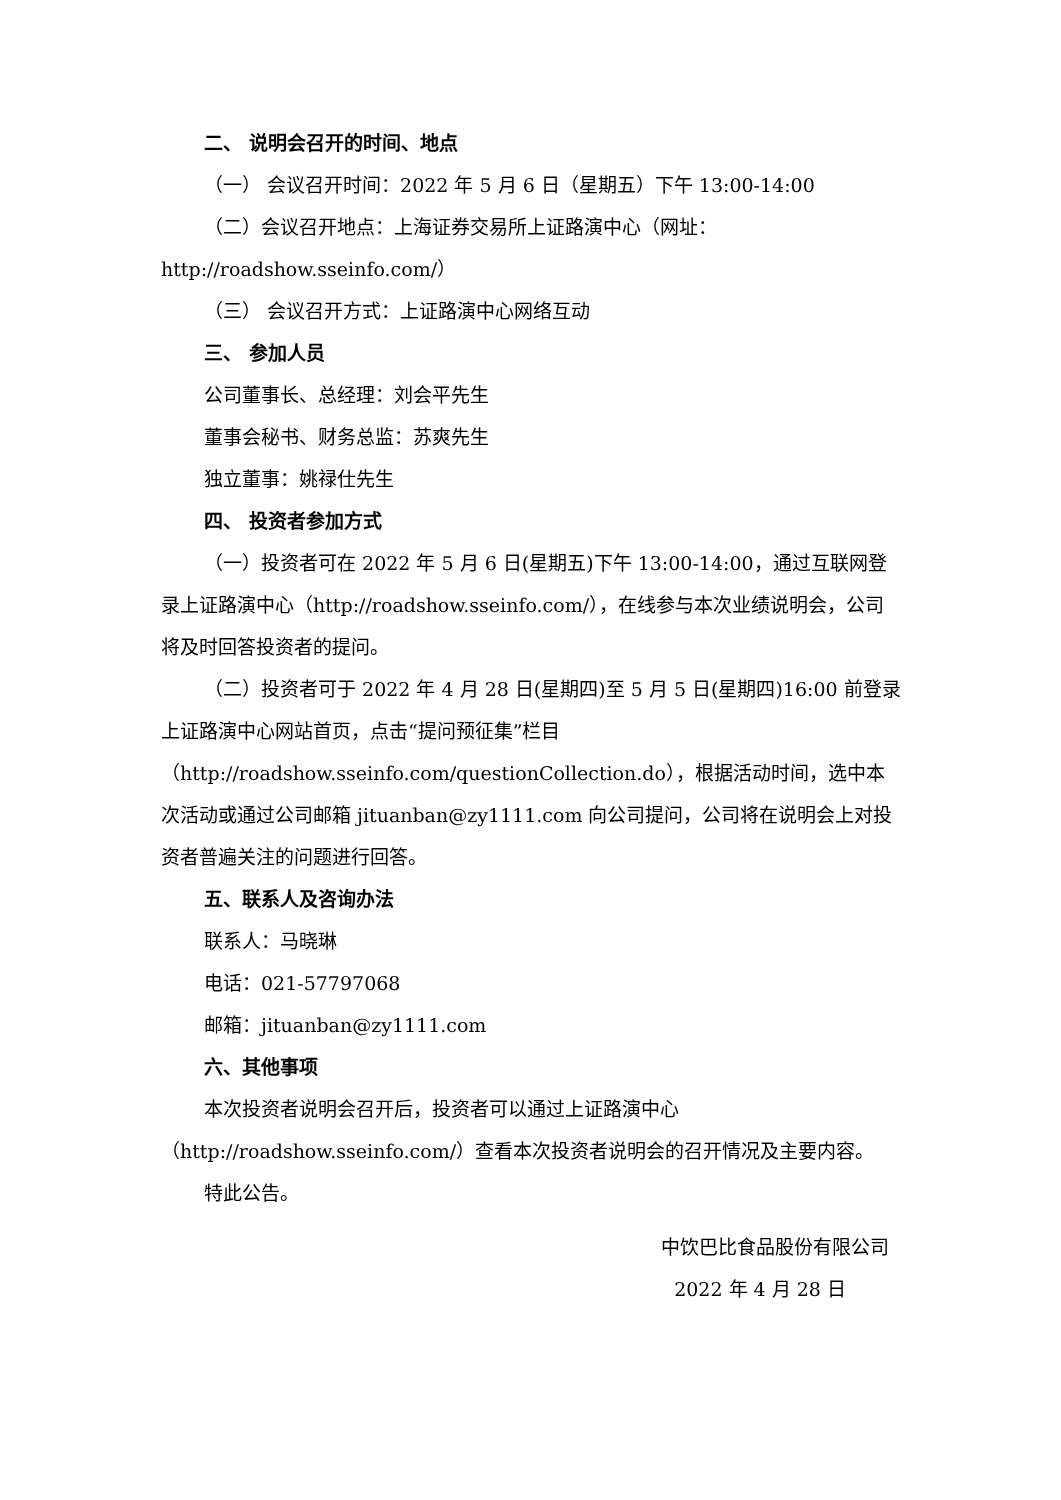二、 说明会召开的时间、地点
（一） 会议召开时间：2022 年 5 月 6 日（星期五）下午 13:00-14:00
（二）会议召开地点：上海证券交易所上证路演中心（网址：http://roadshow.sseinfo.com/）
（三） 会议召开方式：上证路演中心网络互动
三、 参加人员
公司董事长、总经理：刘会平先生
董事会秘书、财务总监：苏爽先生
独立董事：姚禄仕先生
四、 投资者参加方式
（一）投资者可在 2022 年 5 月 6 日(星期五)下午 13:00-14:00，通过互联网登录上证路演中心（http://roadshow.sseinfo.com/），在线参与本次业绩说明会，公司将及时回答投资者的提问。
（二）投资者可于 2022 年 4 月 28 日(星期四)至 5 月 5 日(星期四)16:00 前登录上证路演中心网站首页，点击“提问预征集”栏目（http://roadshow.sseinfo.com/questionCollection.do），根据活动时间，选中本次活动或通过公司邮箱 jituanban@zy1111.com 向公司提问，公司将在说明会上对投资者普遍关注的问题进行回答。
五、联系人及咨询办法
联系人：马晓琳
电话：021-57797068
邮箱：jituanban@zy1111.com
六、其他事项
本次投资者说明会召开后，投资者可以通过上证路演中心（http://roadshow.sseinfo.com/）查看本次投资者说明会的召开情况及主要内容。
特此公告。
中饮巴比食品股份有限公司
2022 年 4 月 28 日